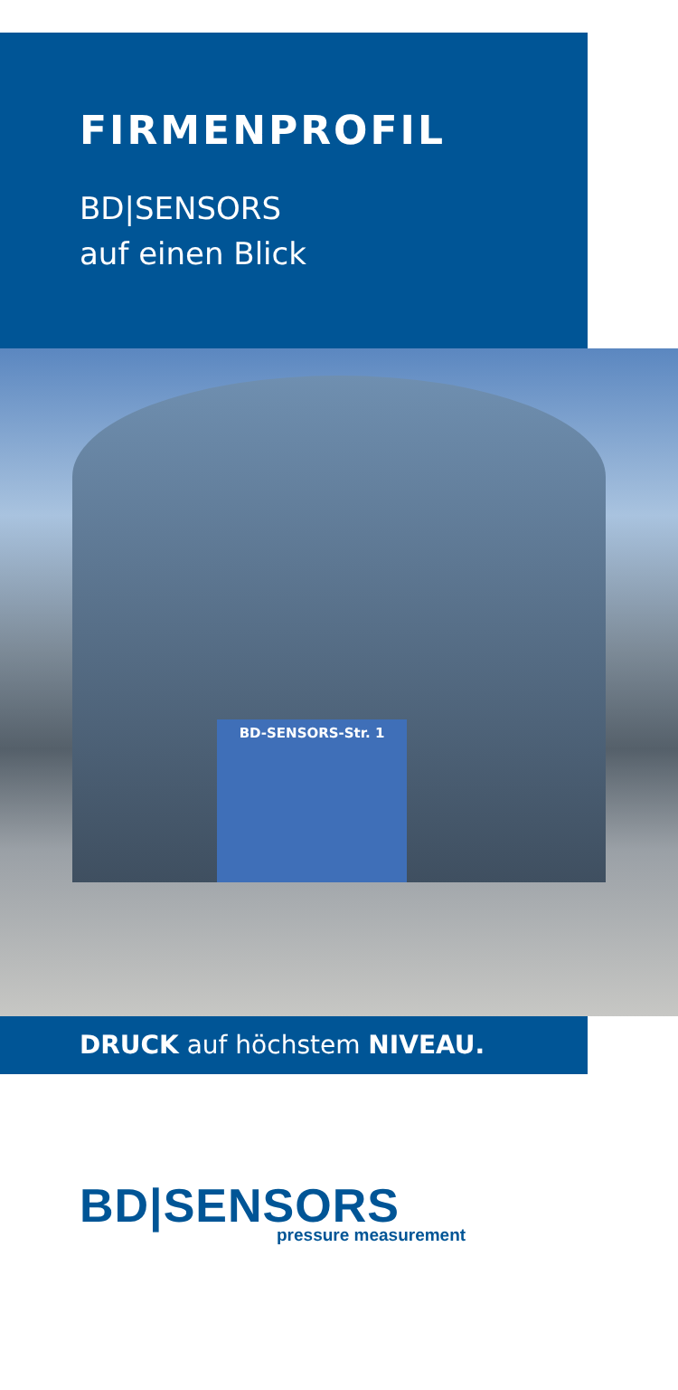FIRMENPROFIL
BD|SENSORS
auf einen Blick
BD-SENSORS-Str. 1
DRUCK auf höchstem NIVEAU.
BD|SENSORS
pressure measurement